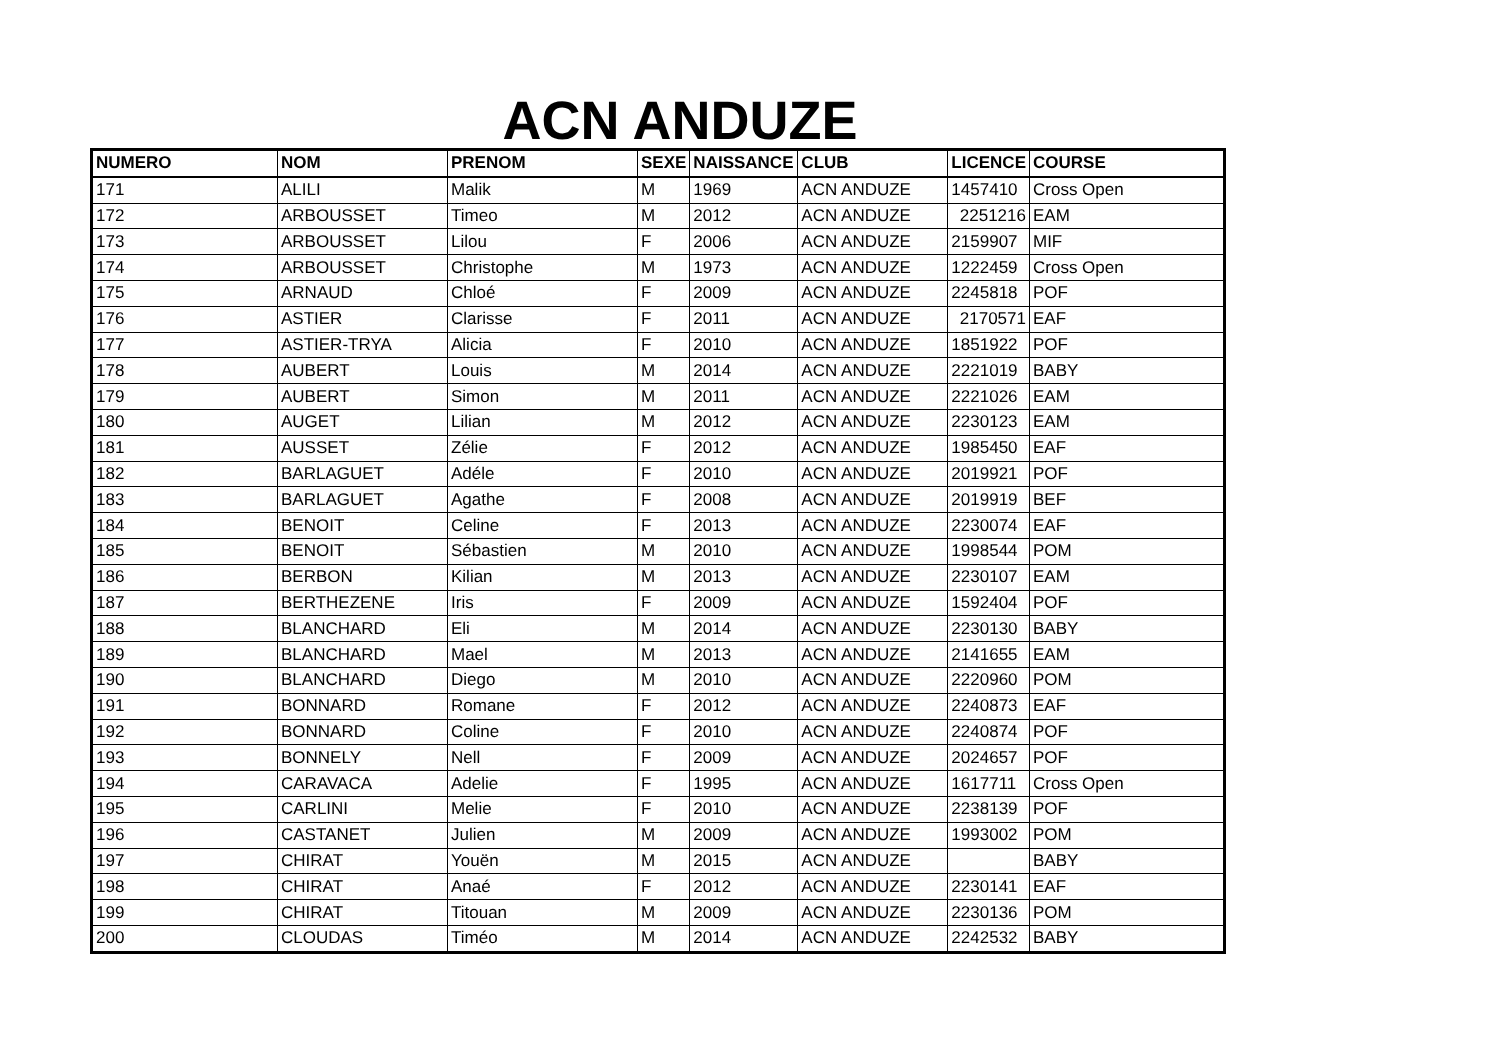ACN ANDUZE
| NUMERO | NOM | PRENOM | SEXE | NAISSANCE | CLUB | LICENCE | COURSE |
| --- | --- | --- | --- | --- | --- | --- | --- |
| 171 | ALILI | Malik | M | 1969 | ACN ANDUZE | 1457410 | Cross Open |
| 172 | ARBOUSSET | Timeo | M | 2012 | ACN ANDUZE | 2251216 | EAM |
| 173 | ARBOUSSET | Lilou | F | 2006 | ACN ANDUZE | 2159907 | MIF |
| 174 | ARBOUSSET | Christophe | M | 1973 | ACN ANDUZE | 1222459 | Cross Open |
| 175 | ARNAUD | Chloé | F | 2009 | ACN ANDUZE | 2245818 | POF |
| 176 | ASTIER | Clarisse | F | 2011 | ACN ANDUZE | 2170571 | EAF |
| 177 | ASTIER-TRYA | Alicia | F | 2010 | ACN ANDUZE | 1851922 | POF |
| 178 | AUBERT | Louis | M | 2014 | ACN ANDUZE | 2221019 | BABY |
| 179 | AUBERT | Simon | M | 2011 | ACN ANDUZE | 2221026 | EAM |
| 180 | AUGET | Lilian | M | 2012 | ACN ANDUZE | 2230123 | EAM |
| 181 | AUSSET | Zélie | F | 2012 | ACN ANDUZE | 1985450 | EAF |
| 182 | BARLAGUET | Adéle | F | 2010 | ACN ANDUZE | 2019921 | POF |
| 183 | BARLAGUET | Agathe | F | 2008 | ACN ANDUZE | 2019919 | BEF |
| 184 | BENOIT | Celine | F | 2013 | ACN ANDUZE | 2230074 | EAF |
| 185 | BENOIT | Sébastien | M | 2010 | ACN ANDUZE | 1998544 | POM |
| 186 | BERBON | Kilian | M | 2013 | ACN ANDUZE | 2230107 | EAM |
| 187 | BERTHEZENE | Iris | F | 2009 | ACN ANDUZE | 1592404 | POF |
| 188 | BLANCHARD | Eli | M | 2014 | ACN ANDUZE | 2230130 | BABY |
| 189 | BLANCHARD | Mael | M | 2013 | ACN ANDUZE | 2141655 | EAM |
| 190 | BLANCHARD | Diego | M | 2010 | ACN ANDUZE | 2220960 | POM |
| 191 | BONNARD | Romane | F | 2012 | ACN ANDUZE | 2240873 | EAF |
| 192 | BONNARD | Coline | F | 2010 | ACN ANDUZE | 2240874 | POF |
| 193 | BONNELY | Nell | F | 2009 | ACN ANDUZE | 2024657 | POF |
| 194 | CARAVACA | Adelie | F | 1995 | ACN ANDUZE | 1617711 | Cross Open |
| 195 | CARLINI | Melie | F | 2010 | ACN ANDUZE | 2238139 | POF |
| 196 | CASTANET | Julien | M | 2009 | ACN ANDUZE | 1993002 | POM |
| 197 | CHIRAT | Youën | M | 2015 | ACN ANDUZE | | BABY |
| 198 | CHIRAT | Anaé | F | 2012 | ACN ANDUZE | 2230141 | EAF |
| 199 | CHIRAT | Titouan | M | 2009 | ACN ANDUZE | 2230136 | POM |
| 200 | CLOUDAS | Timéo | M | 2014 | ACN ANDUZE | 2242532 | BABY |